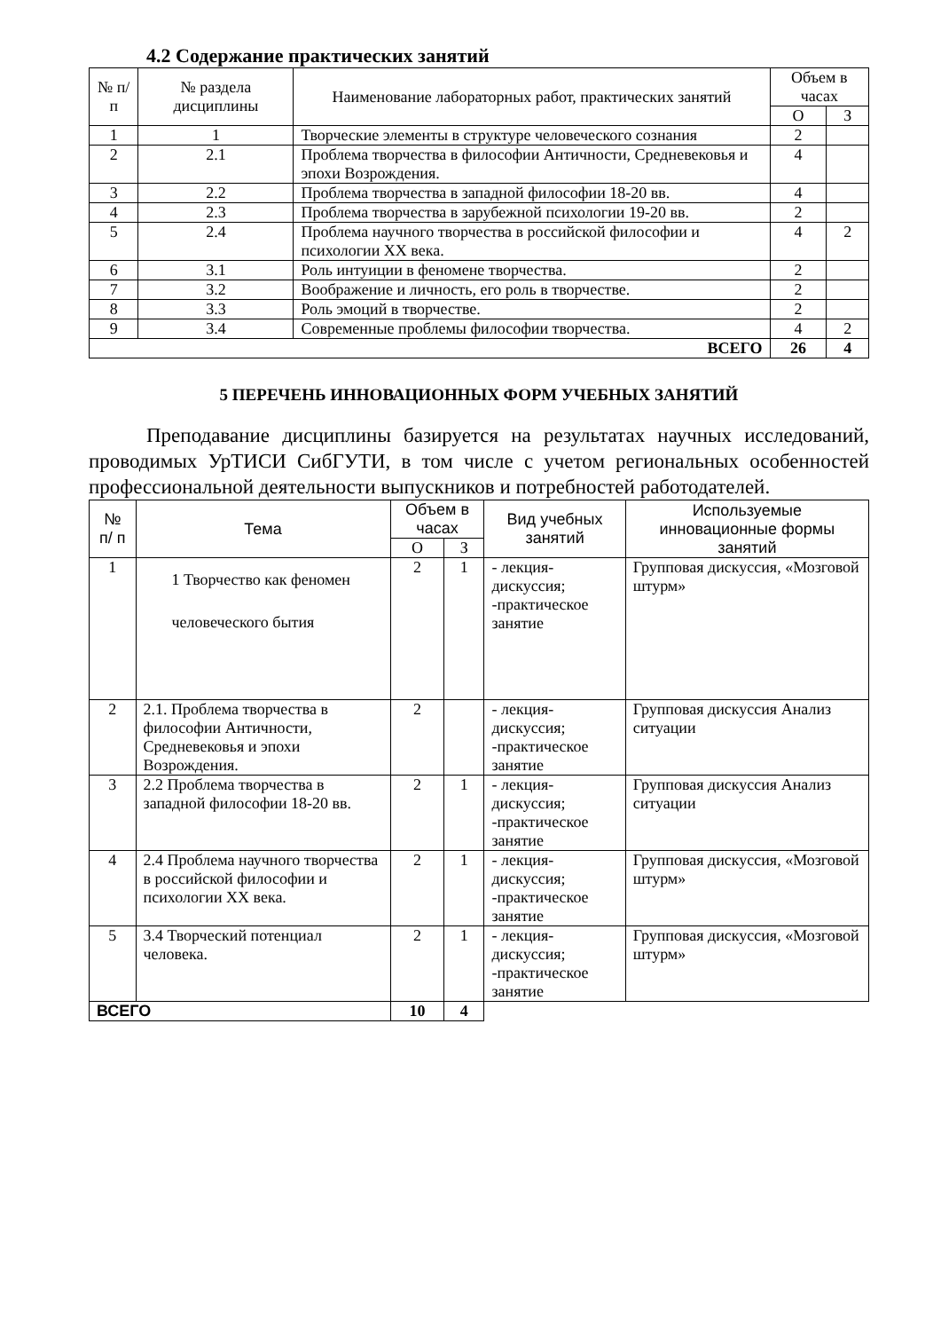4.2 Содержание практических занятий
| № п/п | № раздела дисциплины | Наименование лабораторных работ, практических занятий | Объем в часах | |
| --- | --- | --- | --- | --- |
| | | | О | З |
| 1 | 1 | Творческие элементы в структуре человеческого сознания | 2 | |
| 2 | 2.1 | Проблема творчества в философии Античности, Средневековья и эпохи Возрождения. | 4 | |
| 3 | 2.2 | Проблема творчества в западной философии 18-20 вв. | 4 | |
| 4 | 2.3 | Проблема творчества в зарубежной психологии 19-20 вв. | 2 | |
| 5 | 2.4 | Проблема научного творчества в российской философии и психологии XX века. | 4 | 2 |
| 6 | 3.1 | Роль интуиции в феномене творчества. | 2 | |
| 7 | 3.2 | Воображение и личность, его роль в творчестве. | 2 | |
| 8 | 3.3 | Роль эмоций в творчестве. | 2 | |
| 9 | 3.4 | Современные проблемы философии творчества. | 4 | 2 |
| ВСЕГО | | | 26 | 4 |
5 ПЕРЕЧЕНЬ ИННОВАЦИОННЫХ ФОРМ УЧЕБНЫХ ЗАНЯТИЙ
Преподавание дисциплины базируется на результатах научных исследований, проводимых УрТИСИ СибГУТИ, в том числе с учетом региональных особенностей профессиональной деятельности выпускников и потребностей работодателей.
| № п/ п | Тема | Объем в часах | | Вид учебных занятий | Используемые инновационные формы занятий |
| --- | --- | --- | --- | --- | --- |
| | | О | З | | |
| 1 | 1 Творчество как феномен человеческого бытия | 2 | 1 | - лекция-дискуссия; -практическое занятие | Групповая дискуссия, «Мозговой штурм» |
| 2 | 2.1. Проблема творчества в философии Античности, Средневековья и эпохи Возрождения. | 2 | | - лекция-дискуссия; -практическое занятие | Групповая дискуссия Анализ ситуации |
| 3 | 2.2 Проблема творчества в западной философии 18-20 вв. | 2 | 1 | - лекция-дискуссия; -практическое занятие | Групповая дискуссия Анализ ситуации |
| 4 | 2.4 Проблема научного творчества в российской философии и психологии XX века. | 2 | 1 | - лекция-дискуссия; -практическое занятие | Групповая дискуссия, «Мозговой штурм» |
| 5 | 3.4 Творческий потенциал человека. | 2 | 1 | - лекция-дискуссия; -практическое занятие | Групповая дискуссия, «Мозговой штурм» |
| ВСЕГО | | 10 | 4 | | |